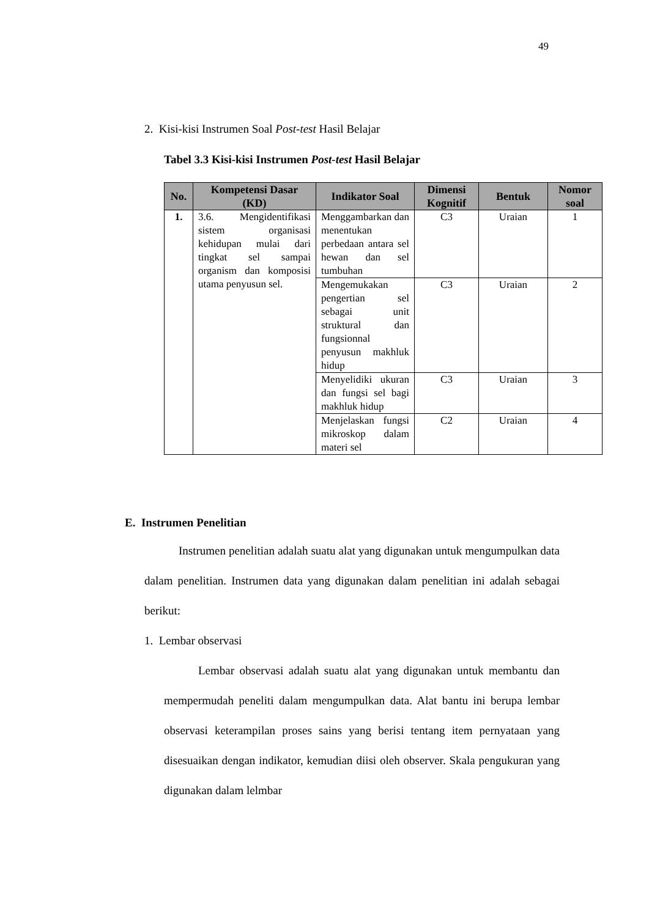49
2. Kisi-kisi Instrumen Soal Post-test Hasil Belajar
Tabel 3.3 Kisi-kisi Instrumen Post-test Hasil Belajar
| No. | Kompetensi Dasar (KD) | Indikator Soal | Dimensi Kognitif | Bentuk | Nomor soal |
| --- | --- | --- | --- | --- | --- |
| 1. | 3.6. Mengidentifikasi sistem organisasi kehidupan mulai dari tingkat sel sampai organism dan komposisi utama penyusun sel. | Menggambarkan dan menentukan perbedaan antara sel hewan dan sel tumbuhan | C3 | Uraian | 1 |
| | | Mengemukakan pengertian sel sebagai unit struktural dan fungsionnal penyusun makhluk hidup | C3 | Uraian | 2 |
| | | Menyelidiki ukuran dan fungsi sel bagi makhluk hidup | C3 | Uraian | 3 |
| | | Menjelaskan fungsi mikroskop dalam materi sel | C2 | Uraian | 4 |
E. Instrumen Penelitian
Instrumen penelitian adalah suatu alat yang digunakan untuk mengumpulkan data dalam penelitian. Instrumen data yang digunakan dalam penelitian ini adalah sebagai berikut:
1. Lembar observasi
Lembar observasi adalah suatu alat yang digunakan untuk membantu dan mempermudah peneliti dalam mengumpulkan data. Alat bantu ini berupa lembar observasi keterampilan proses sains yang berisi tentang item pernyataan yang disesuaikan dengan indikator, kemudian diisi oleh observer. Skala pengukuran yang digunakan dalam lelmbar